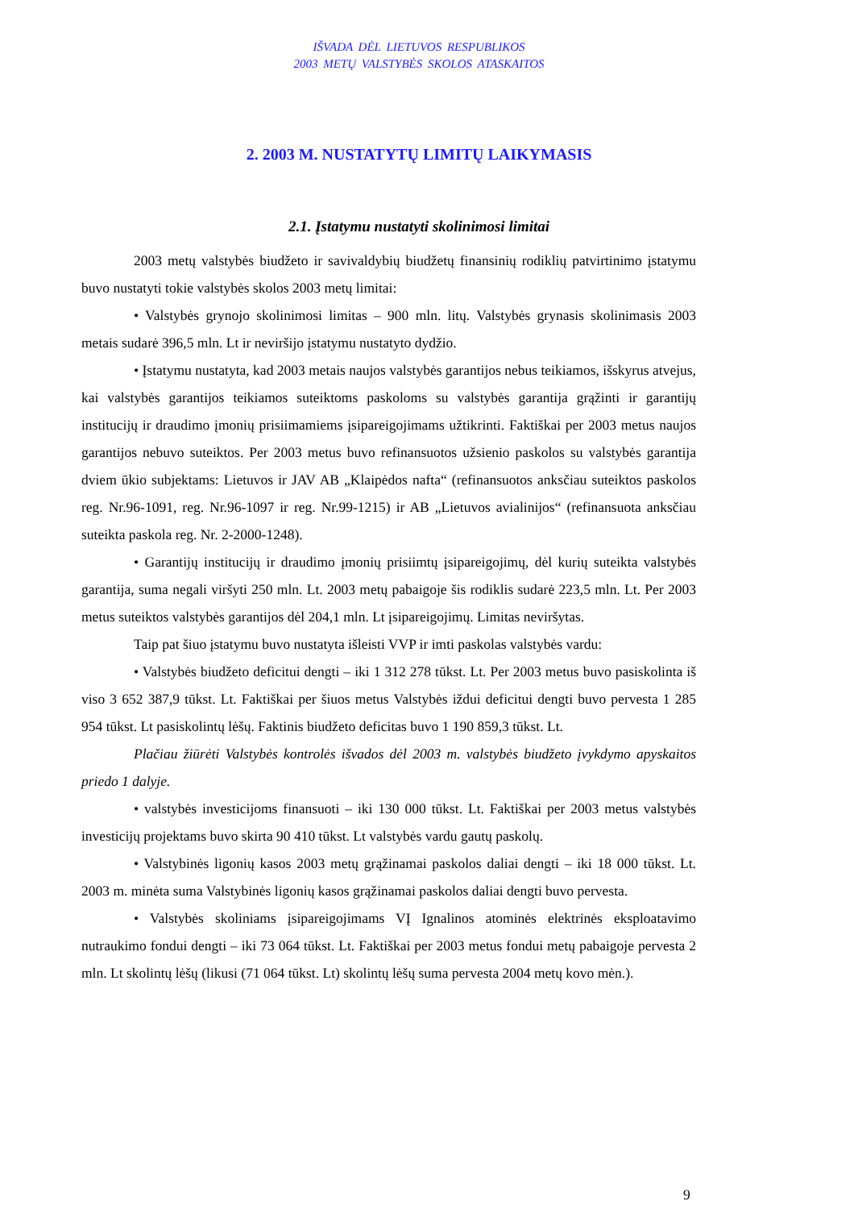IŠVADA DĖL LIETUVOS RESPUBLIKOS
2003 METŲ VALSTYBĖS SKOLOS ATASKAITOS
2. 2003 M. NUSTATYTŲ LIMITŲ LAIKYMASIS
2.1. Įstatymu nustatyti skolinimosi limitai
2003 metų valstybės biudžeto ir savivaldybių biudžetų finansinių rodiklių patvirtinimo įstatymu buvo nustatyti tokie valstybės skolos 2003 metų limitai:
• Valstybės grynojo skolinimosi limitas – 900 mln. litų. Valstybės grynasis skolinimasis 2003 metais sudarė 396,5 mln. Lt ir neviršijo įstatymu nustatyto dydžio.
• Įstatymu nustatyta, kad 2003 metais naujos valstybės garantijos nebus teikiamos, išskyrus atvejus, kai valstybės garantijos teikiamos suteiktoms paskoloms su valstybės garantija grąžinti ir garantijų institucijų ir draudimo įmonių prisiimamiems įsipareigojimams užtikrinti. Faktiškai per 2003 metus naujos garantijos nebuvo suteiktos. Per 2003 metus buvo refinansuotos užsienio paskolos su valstybės garantija dviem ūkio subjektams: Lietuvos ir JAV AB „Klaipėdos nafta“ (refinansuotos anksčiau suteiktos paskolos reg. Nr.96-1091, reg. Nr.96-1097 ir reg. Nr.99-1215) ir AB „Lietuvos avialinijos“ (refinansuota anksčiau suteikta paskola reg. Nr. 2-2000-1248).
• Garantijų institucijų ir draudimo įmonių prisiimtų įsipareigojimų, dėl kurių suteikta valstybės garantija, suma negali viršyti 250 mln. Lt. 2003 metų pabaigoje šis rodiklis sudarė 223,5 mln. Lt. Per 2003 metus suteiktos valstybės garantijos dėl 204,1 mln. Lt įsipareigojimų. Limitas neviršytas.
Taip pat šiuo įstatymu buvo nustatyta išleisti VVP ir imti paskolas valstybės vardu:
• Valstybės biudžeto deficitui dengti – iki 1 312 278 tūkst. Lt. Per 2003 metus buvo pasiskolinta iš viso 3 652 387,9 tūkst. Lt. Faktiškai per šiuos metus Valstybės iždui deficitui dengti buvo pervesta 1 285 954 tūkst. Lt pasiskolintų lėšų. Faktinis biudžeto deficitas buvo 1 190 859,3 tūkst. Lt.
Plačiau žiūrėti Valstybės kontrolės išvados dėl 2003 m. valstybės biudžeto įvykdymo apyskaitos priedo 1 dalyje.
• valstybės investicijoms finansuoti – iki 130 000 tūkst. Lt. Faktiškai per 2003 metus valstybės investicijų projektams buvo skirta 90 410 tūkst. Lt valstybės vardu gautų paskolų.
• Valstybinės ligonių kasos 2003 metų grąžinamai paskolos daliai dengti – iki 18 000 tūkst. Lt. 2003 m. minėta suma Valstybinės ligonių kasos grąžinamai paskolos daliai dengti buvo pervesta.
• Valstybės skoliniams įsipareigojimams VĮ Ignalinos atominės elektrinės eksploatavimo nutraukimo fondui dengti – iki 73 064 tūkst. Lt. Faktiškai per 2003 metus fondui metų pabaigoje pervesta 2 mln. Lt skolintų lėšų (likusi (71 064 tūkst. Lt) skolintų lėšų suma pervesta 2004 metų kovo mėn.).
9